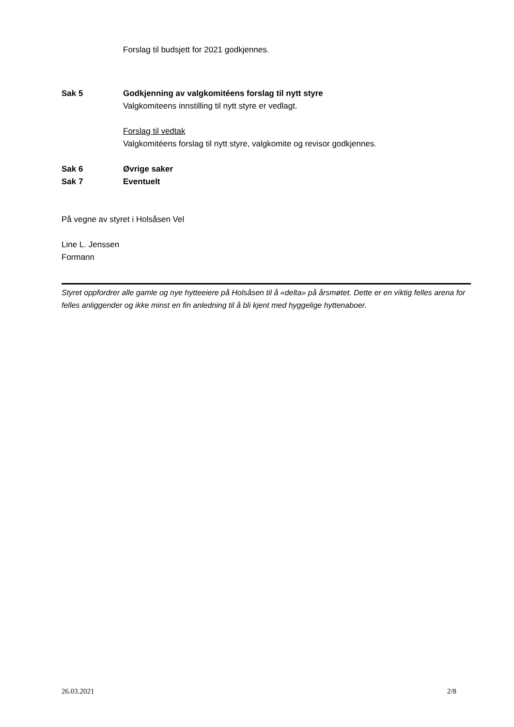Forslag til budsjett for 2021 godkjennes.
Sak 5 Godkjenning av valgkomitéens forslag til nytt styre
Valgkomiteens innstilling til nytt styre er vedlagt.
Forslag til vedtak
Valgkomitéens forslag til nytt styre, valgkomite og revisor godkjennes.
Sak 6 Øvrige saker
Sak 7 Eventuelt
På vegne av styret i Holsåsen Vel
Line L. Jenssen
Formann
Styret oppfordrer alle gamle og nye hytteeiere på Holsåsen til å «delta» på årsmøtet. Dette er en viktig felles arena for felles anliggender og ikke minst en fin anledning til å bli kjent med hyggelige hyttenaboer.
26.03.2021 2/8